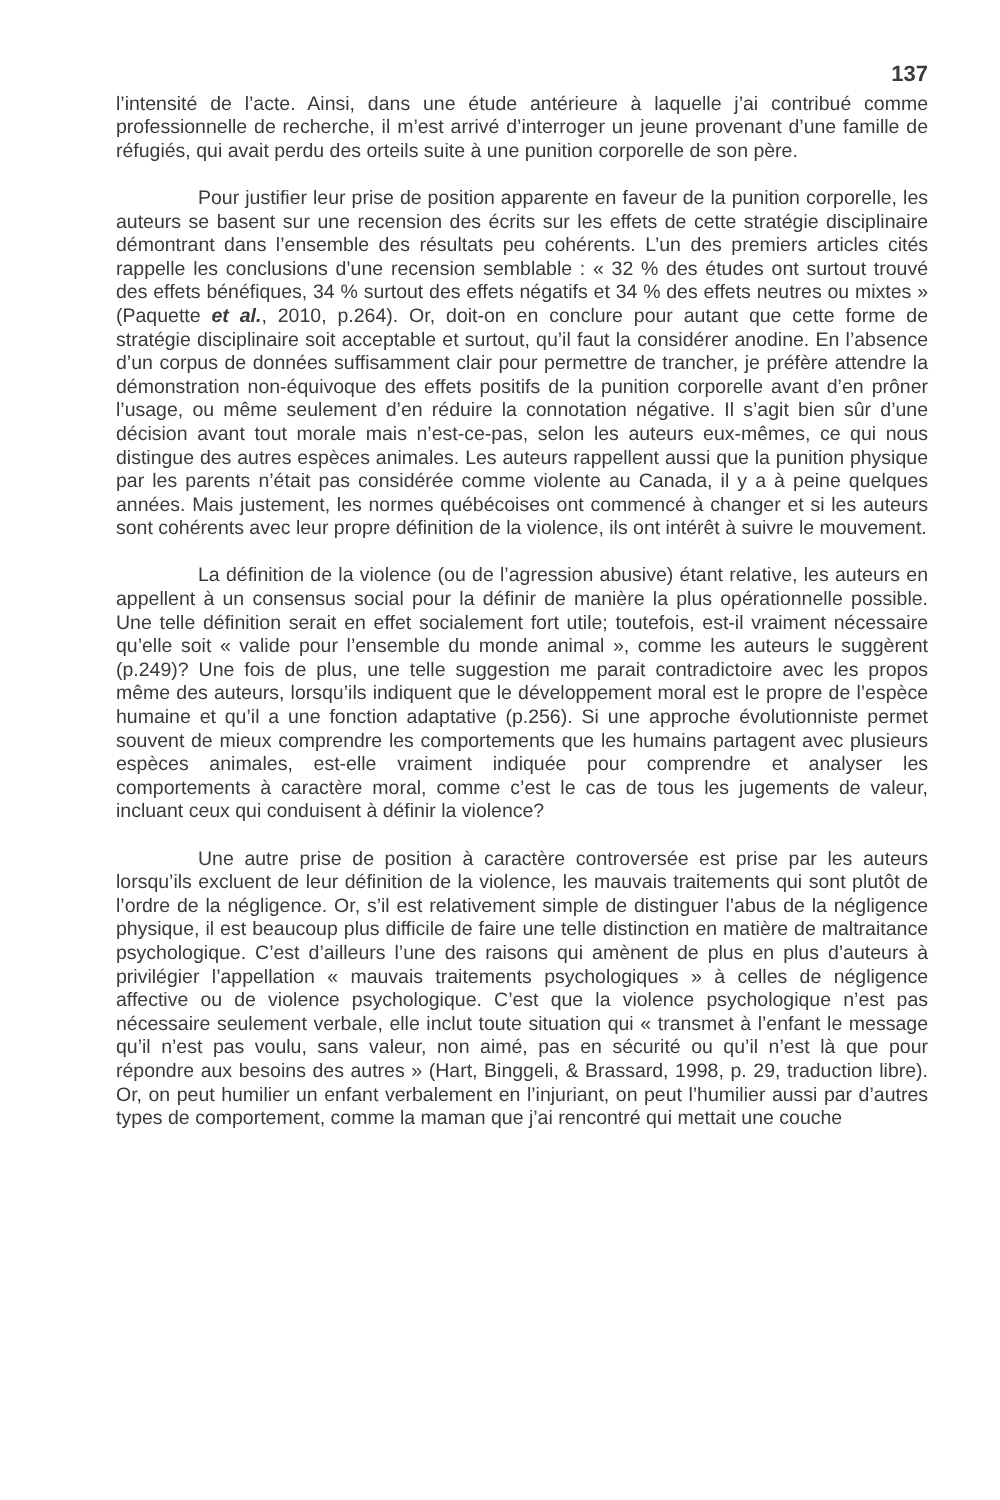137
l’intensité de l’acte. Ainsi, dans une étude antérieure à laquelle j’ai contribué comme professionnelle de recherche, il m’est arrivé d’interroger un jeune provenant d’une famille de réfugiés, qui avait perdu des orteils suite à une punition corporelle de son père.
Pour justifier leur prise de position apparente en faveur de la punition corporelle, les auteurs se basent sur une recension des écrits sur les effets de cette stratégie disciplinaire démontrant dans l’ensemble des résultats peu cohérents. L’un des premiers articles cités rappelle les conclusions d’une recension semblable : « 32 % des études ont surtout trouvé des effets bénéfiques, 34 % surtout des effets négatifs et 34 % des effets neutres ou mixtes » (Paquette et al., 2010, p.264). Or, doit-on en conclure pour autant que cette forme de stratégie disciplinaire soit acceptable et surtout, qu’il faut la considérer anodine. En l’absence d’un corpus de données suffisamment clair pour permettre de trancher, je préfère attendre la démonstration non-équivoque des effets positifs de la punition corporelle avant d’en prôner l’usage, ou même seulement d’en réduire la connotation négative. Il s’agit bien sûr d’une décision avant tout morale mais n’est-ce-pas, selon les auteurs eux-mêmes, ce qui nous distingue des autres espèces animales. Les auteurs rappellent aussi que la punition physique par les parents n’était pas considérée comme violente au Canada, il y a à peine quelques années. Mais justement, les normes québécoises ont commencé à changer et si les auteurs sont cohérents avec leur propre définition de la violence, ils ont intérêt à suivre le mouvement.
La définition de la violence (ou de l’agression abusive) étant relative, les auteurs en appellent à un consensus social pour la définir de manière la plus opérationnelle possible. Une telle définition serait en effet socialement fort utile; toutefois, est-il vraiment nécessaire qu’elle soit « valide pour l’ensemble du monde animal », comme les auteurs le suggèrent (p.249)? Une fois de plus, une telle suggestion me parait contradictoire avec les propos même des auteurs, lorsqu’ils indiquent que le développement moral est le propre de l’espèce humaine et qu’il a une fonction adaptative (p.256). Si une approche évolutionniste permet souvent de mieux comprendre les comportements que les humains partagent avec plusieurs espèces animales, est-elle vraiment indiquée pour comprendre et analyser les comportements à caractère moral, comme c’est le cas de tous les jugements de valeur, incluant ceux qui conduisent à définir la violence?
Une autre prise de position à caractère controversée est prise par les auteurs lorsqu’ils excluent de leur définition de la violence, les mauvais traitements qui sont plutôt de l’ordre de la négligence. Or, s’il est relativement simple de distinguer l’abus de la négligence physique, il est beaucoup plus difficile de faire une telle distinction en matière de maltraitance psychologique. C’est d’ailleurs l’une des raisons qui amènent de plus en plus d’auteurs à privilégier l’appellation « mauvais traitements psychologiques » à celles de négligence affective ou de violence psychologique. C’est que la violence psychologique n’est pas nécessaire seulement verbale, elle inclut toute situation qui « transmet à l’enfant le message qu’il n’est pas voulu, sans valeur, non aimé, pas en sécurité ou qu’il n’est là que pour répondre aux besoins des autres » (Hart, Binggeli, & Brassard, 1998, p. 29, traduction libre). Or, on peut humilier un enfant verbalement en l’injuriant, on peut l’humilier aussi par d’autres types de comportement, comme la maman que j’ai rencontré qui mettait une couche